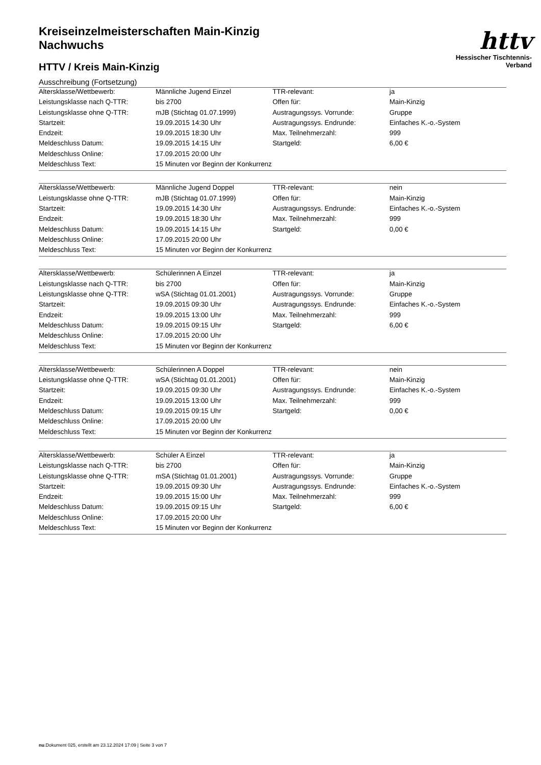httv
Hessischer Tischtennis-Verband
Kreiseinzelmeisterschaften Main-Kinzig
Nachwuchs
HTTV / Kreis Main-Kinzig
Ausschreibung (Fortsetzung)
| Altersklasse/Wettbewerb: | Männliche Jugend Einzel | TTR-relevant: | ja |
| Leistungsklasse nach Q-TTR: | bis 2700 | Offen für: | Main-Kinzig |
| Leistungsklasse ohne Q-TTR: | mJB (Stichtag 01.07.1999) | Austragungssys. Vorrunde: | Gruppe |
| Startzeit: | 19.09.2015 14:30 Uhr | Austragungssys. Endrunde: | Einfaches K.-o.-System |
| Endzeit: | 19.09.2015 18:30 Uhr | Max. Teilnehmerzahl: | 999 |
| Meldeschluss Datum: | 19.09.2015 14:15 Uhr | Startgeld: | 6,00 € |
| Meldeschluss Online: | 17.09.2015 20:00 Uhr | | |
| Meldeschluss Text: | 15 Minuten vor Beginn der Konkurrenz | | |
| Altersklasse/Wettbewerb: | Männliche Jugend Doppel | TTR-relevant: | nein |
| Leistungsklasse ohne Q-TTR: | mJB (Stichtag 01.07.1999) | Offen für: | Main-Kinzig |
| Startzeit: | 19.09.2015 14:30 Uhr | Austragungssys. Endrunde: | Einfaches K.-o.-System |
| Endzeit: | 19.09.2015 18:30 Uhr | Max. Teilnehmerzahl: | 999 |
| Meldeschluss Datum: | 19.09.2015 14:15 Uhr | Startgeld: | 0,00 € |
| Meldeschluss Online: | 17.09.2015 20:00 Uhr | | |
| Meldeschluss Text: | 15 Minuten vor Beginn der Konkurrenz | | |
| Altersklasse/Wettbewerb: | Schülerinnen A Einzel | TTR-relevant: | ja |
| Leistungsklasse nach Q-TTR: | bis 2700 | Offen für: | Main-Kinzig |
| Leistungsklasse ohne Q-TTR: | wSA (Stichtag 01.01.2001) | Austragungssys. Vorrunde: | Gruppe |
| Startzeit: | 19.09.2015 09:30 Uhr | Austragungssys. Endrunde: | Einfaches K.-o.-System |
| Endzeit: | 19.09.2015 13:00 Uhr | Max. Teilnehmerzahl: | 999 |
| Meldeschluss Datum: | 19.09.2015 09:15 Uhr | Startgeld: | 6,00 € |
| Meldeschluss Online: | 17.09.2015 20:00 Uhr | | |
| Meldeschluss Text: | 15 Minuten vor Beginn der Konkurrenz | | |
| Altersklasse/Wettbewerb: | Schülerinnen A Doppel | TTR-relevant: | nein |
| Leistungsklasse ohne Q-TTR: | wSA (Stichtag 01.01.2001) | Offen für: | Main-Kinzig |
| Startzeit: | 19.09.2015 09:30 Uhr | Austragungssys. Endrunde: | Einfaches K.-o.-System |
| Endzeit: | 19.09.2015 13:00 Uhr | Max. Teilnehmerzahl: | 999 |
| Meldeschluss Datum: | 19.09.2015 09:15 Uhr | Startgeld: | 0,00 € |
| Meldeschluss Online: | 17.09.2015 20:00 Uhr | | |
| Meldeschluss Text: | 15 Minuten vor Beginn der Konkurrenz | | |
| Altersklasse/Wettbewerb: | Schüler A Einzel | TTR-relevant: | ja |
| Leistungsklasse nach Q-TTR: | bis 2700 | Offen für: | Main-Kinzig |
| Leistungsklasse ohne Q-TTR: | mSA (Stichtag 01.01.2001) | Austragungssys. Vorrunde: | Gruppe |
| Startzeit: | 19.09.2015 09:30 Uhr | Austragungssys. Endrunde: | Einfaches K.-o.-System |
| Endzeit: | 19.09.2015 15:00 Uhr | Max. Teilnehmerzahl: | 999 |
| Meldeschluss Datum: | 19.09.2015 09:15 Uhr | Startgeld: | 6,00 € |
| Meldeschluss Online: | 17.09.2015 20:00 Uhr | | |
| Meldeschluss Text: | 15 Minuten vor Beginn der Konkurrenz | | |
nu.Dokument 025, erstellt am 23.12.2024 17:09 | Seite 3 von 7